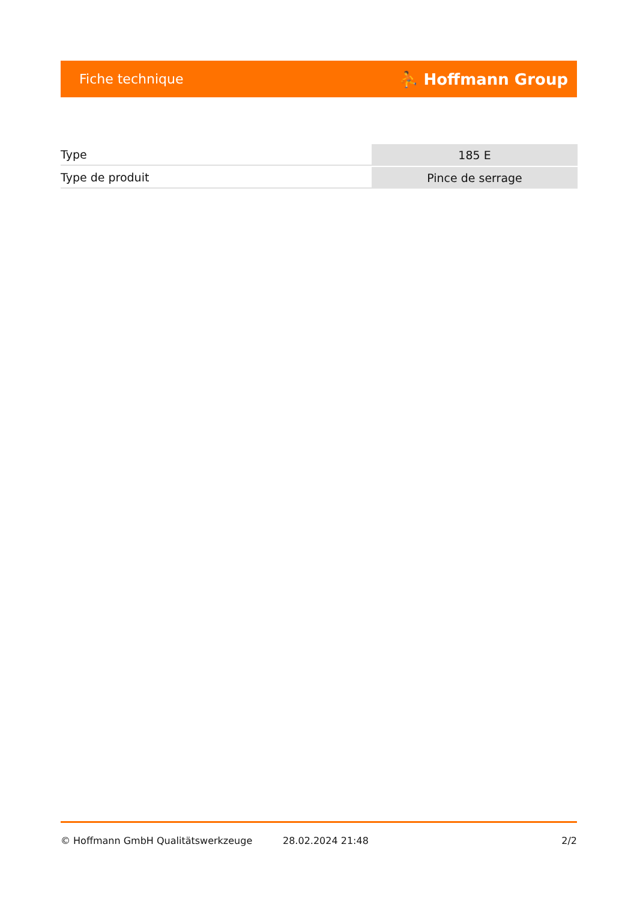Fiche technique ⛹ Hoffmann Group
| Type | 185 E |
| Type de produit | Pince de serrage |
© Hoffmann GmbH Qualitätswerkzeuge 28.02.2024 21:48 2/2